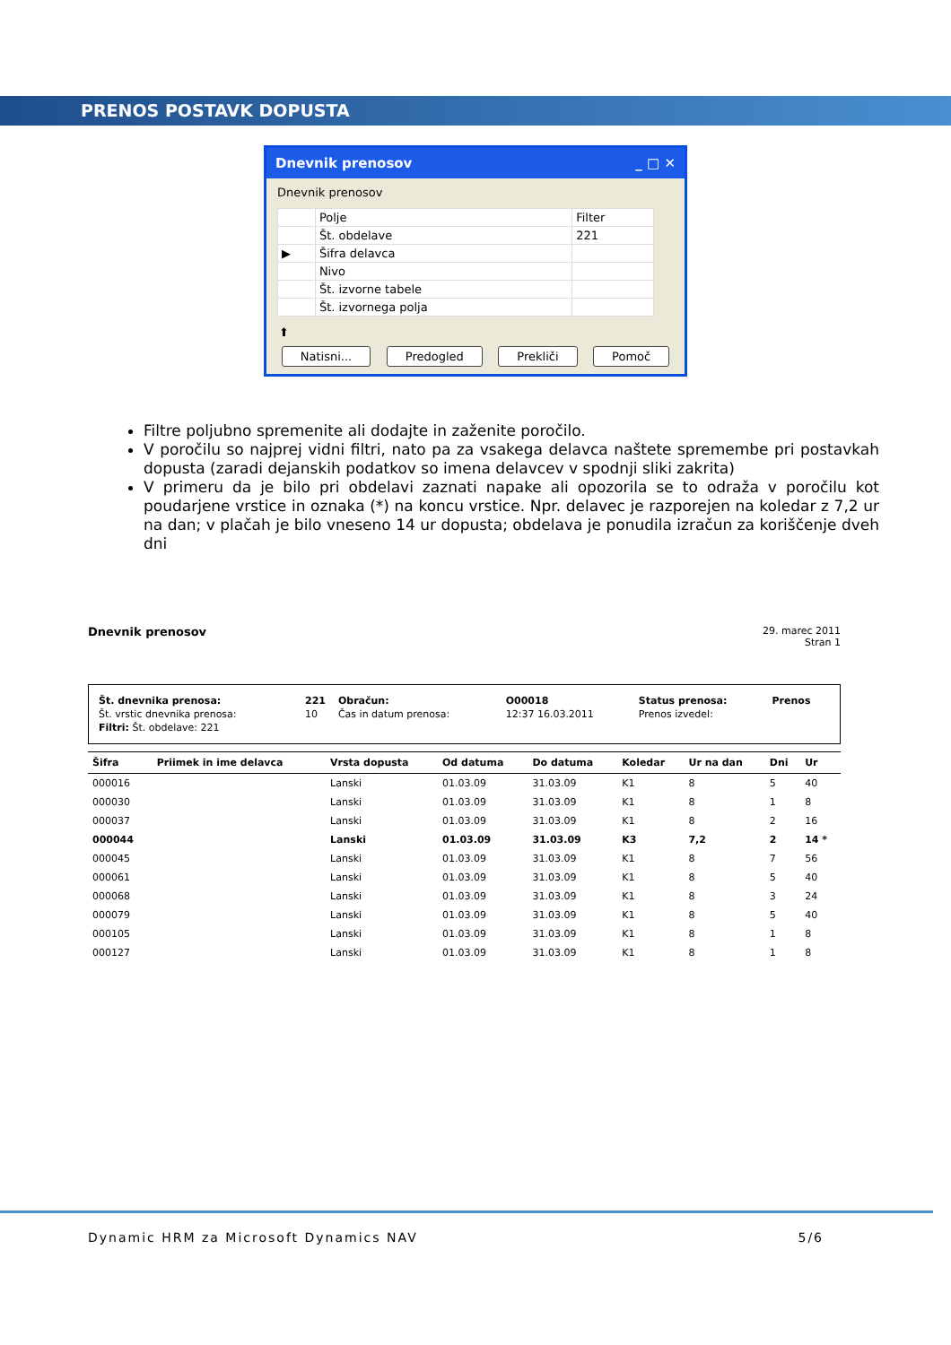PRENOS POSTAVK DOPUSTA
Dnevnik prenosov _ □ ✕
Dnevnik prenosov
| | Polje | Filter |
| --- | --- | --- |
| | Št. obdelave | 221 |
| ▶ | Šifra delavca | |
| | Nivo | |
| | Št. izvorne tabele | |
| | Št. izvornega polja | |
⬆
Natisni... Predogled Prekliči Pomoč
Filtre poljubno spremenite ali dodajte in zaženite poročilo.
V poročilu so najprej vidni filtri, nato pa za vsakega delavca naštete spremembe pri postavkah dopusta (zaradi dejanskih podatkov so imena delavcev v spodnji sliki zakrita)
V primeru da je bilo pri obdelavi zaznati napake ali opozorila se to odraža v poročilu kot poudarjene vrstice in oznaka (*) na koncu vrstice. Npr. delavec je razporejen na koledar z 7,2 ur na dan; v plačah je bilo vneseno 14 ur dopusta; obdelava je ponudila izračun za koriščenje dveh dni
Dnevnik prenosov
29. marec 2011
Stran 1
| Št. dnevnika prenosa: | 221 | Obračun: | O00018 | Status prenosa: | Prenos |
| Št. vrstic dnevnika prenosa: | 10 | Čas in datum prenosa: | 12:37 16.03.2011 | Prenos izvedel: | |
| Filtri: Št. obdelave: 221 | | | | | |
| Šifra | Priimek in ime delavca | Vrsta dopusta | Od datuma | Do datuma | Koledar | Ur na dan | Dni | Ur |
| --- | --- | --- | --- | --- | --- | --- | --- | --- |
| 000016 | | Lanski | 01.03.09 | 31.03.09 | K1 | 8 | 5 | 40 |
| 000030 | | Lanski | 01.03.09 | 31.03.09 | K1 | 8 | 1 | 8 |
| 000037 | | Lanski | 01.03.09 | 31.03.09 | K1 | 8 | 2 | 16 |
| 000044 | | Lanski | 01.03.09 | 31.03.09 | K3 | 7,2 | 2 | 14 * |
| 000045 | | Lanski | 01.03.09 | 31.03.09 | K1 | 8 | 7 | 56 |
| 000061 | | Lanski | 01.03.09 | 31.03.09 | K1 | 8 | 5 | 40 |
| 000068 | | Lanski | 01.03.09 | 31.03.09 | K1 | 8 | 3 | 24 |
| 000079 | | Lanski | 01.03.09 | 31.03.09 | K1 | 8 | 5 | 40 |
| 000105 | | Lanski | 01.03.09 | 31.03.09 | K1 | 8 | 1 | 8 |
| 000127 | | Lanski | 01.03.09 | 31.03.09 | K1 | 8 | 1 | 8 |
Dynamic HRM za Microsoft Dynamics NAV 5/6